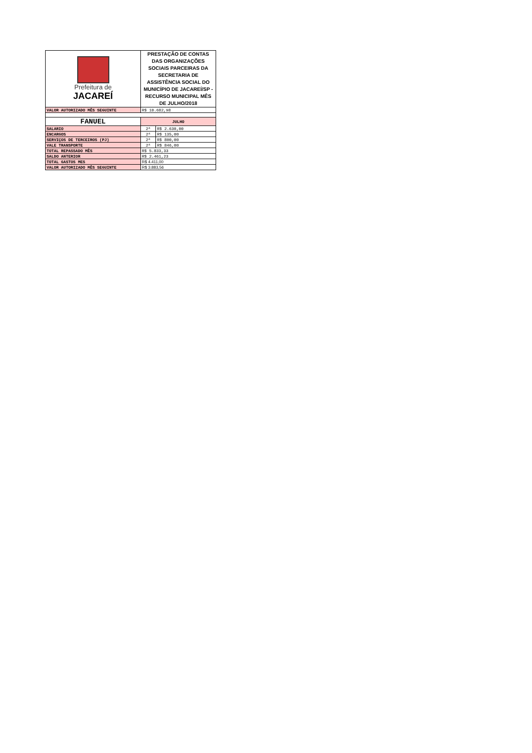| Prefeitura de JACAREÍ | PRESTAÇÃO DE CONTAS DAS ORGANIZAÇÕES SOCIAIS PARCEIRAS DA SECRETARIA DE ASSISTÊNCIA SOCIAL DO MUNICÍPIO DE JACAREÍ/SP - RECURSO MUNICIPAL MÊS DE JULHO/2018 | |
| VALOR AUTORIZADO MÊS SEGUINTE | R$ 10.682,98 | |
| FANUEL | JULHO | |
| SALARIO | 2ª | R$ 2.630,00 |
| ENCARGOS | 2ª | R$ 135,00 |
| SERVIÇOS DE TERCEIROS (PJ) | 2ª | R$ 800,00 |
| VALE TRANSPORTE | 2ª | R$ 846,00 |
| TOTAL REPASSADO MÊS | R$ 5.833,33 | |
| SALDO ANTERIOR | R$ 2.461,23 | |
| TOTAL GASTOS MES | R$ 4.411,00 | |
| VALOR AUTORIZADO MÊS SEGUINTE | R$ 3.883,56 | |